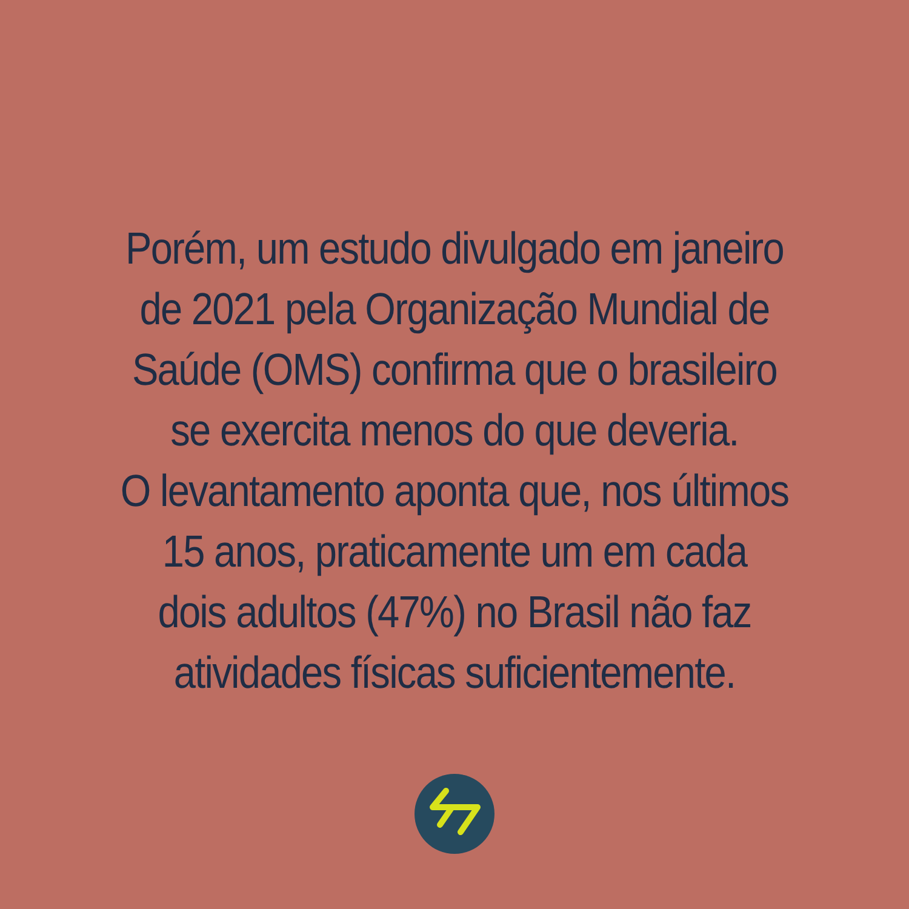Porém, um estudo divulgado em janeiro
de 2021 pela Organização Mundial de
Saúde (OMS) confirma que o brasileiro
se exercita menos do que deveria.
O levantamento aponta que, nos últimos
15 anos, praticamente um em cada
dois adultos (47%) no Brasil não faz
atividades físicas suficientemente.